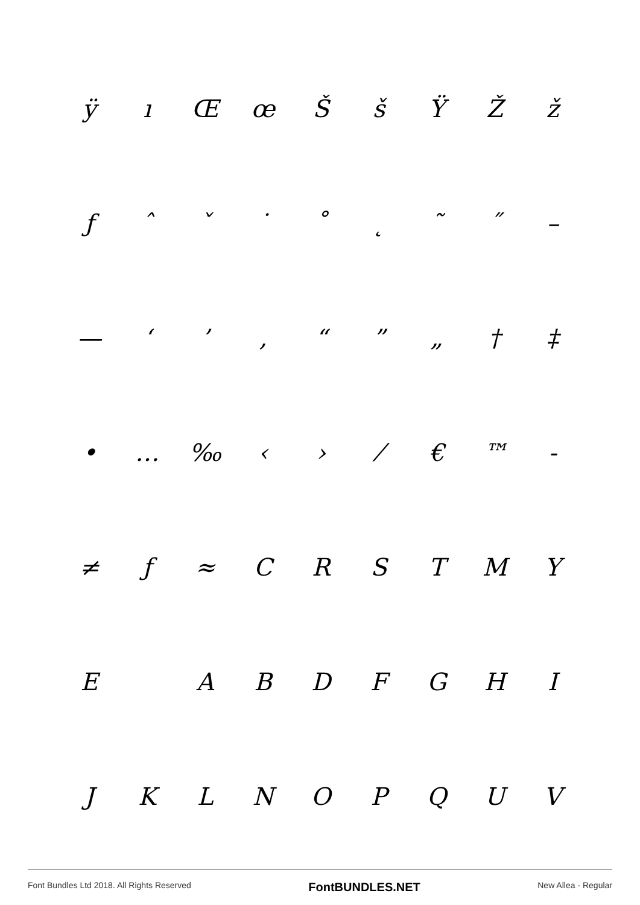ÿ
ı
Œ
œ
Š
š
Ÿ
Ž
ž
ƒ
ˆ
ˇ
˙
˚
˛
˜
˝
–
—
‘
’
‚
“
”
„
†
‡
•
…
‰
‹
›
⁄
€
™
-
≠
ƒ
≈
C
R
S
T
M
Y
E
A
B
D
F
G
H
I
J
K
L
N
O
P
Q
U
V
Font Bundles Ltd 2018. All Rights Reserved FontBUNDLES.NET New Allea - Regular